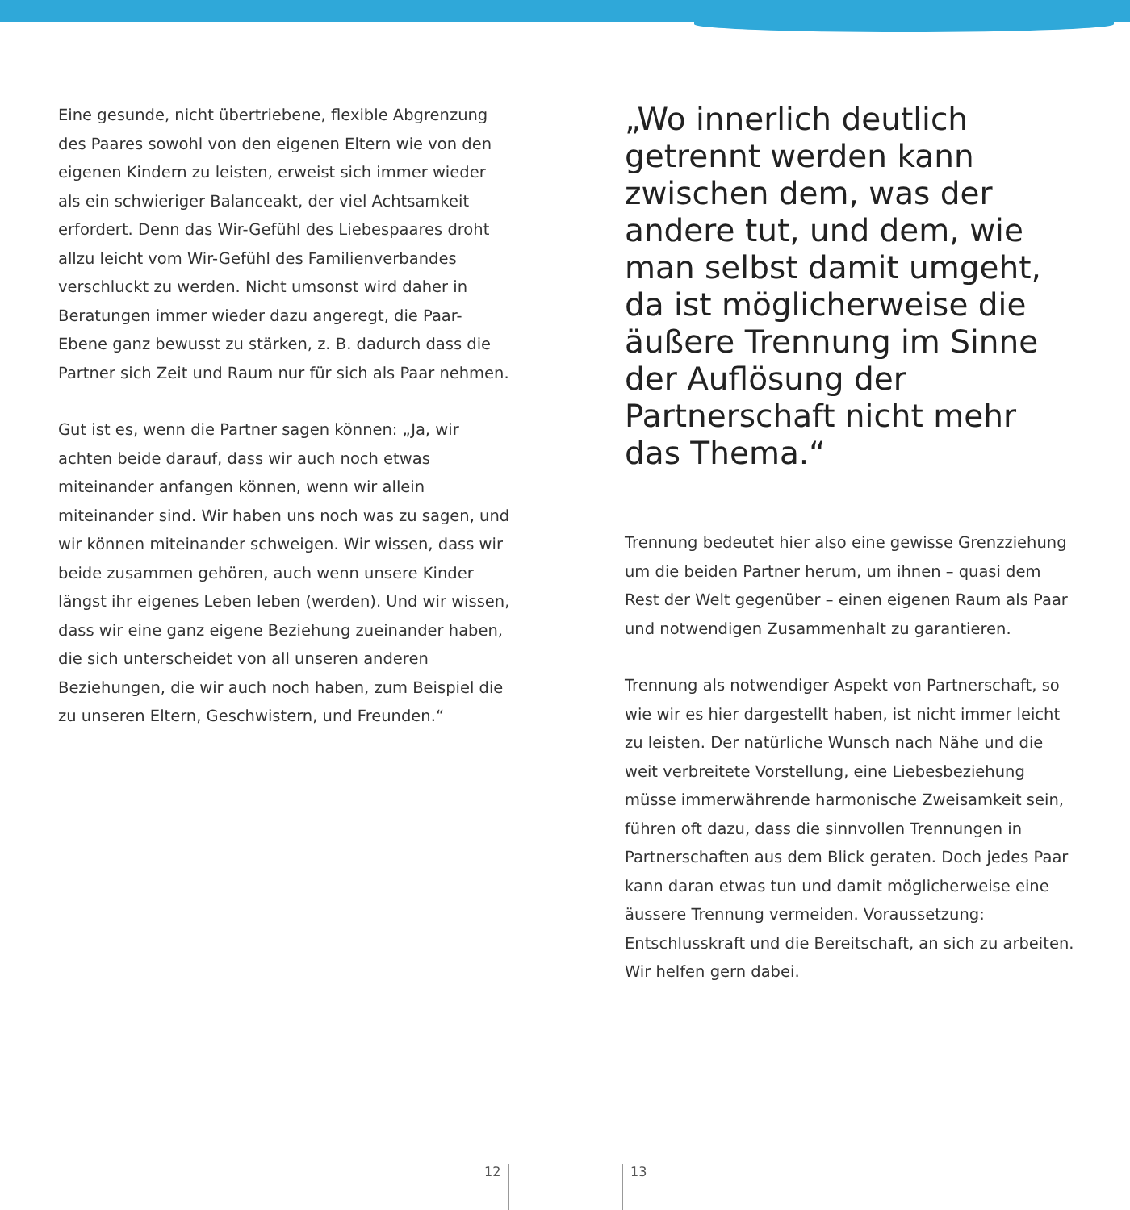Eine gesunde, nicht übertriebene, flexible Abgrenzung des Paares sowohl von den eigenen Eltern wie von den eigenen Kindern zu leisten, erweist sich immer wieder als ein schwieriger Balanceakt, der viel Achtsamkeit erfordert. Denn das Wir-Gefühl des Liebespaares droht allzu leicht vom Wir-Gefühl des Familienverbandes verschluckt zu werden. Nicht umsonst wird daher in Beratungen immer wieder dazu angeregt, die Paar-Ebene ganz bewusst zu stärken, z. B. dadurch dass die Partner sich Zeit und Raum nur für sich als Paar nehmen.
Gut ist es, wenn die Partner sagen können: „Ja, wir achten beide darauf, dass wir auch noch etwas miteinander anfangen können, wenn wir allein miteinander sind. Wir haben uns noch was zu sagen, und wir können miteinander schweigen. Wir wissen, dass wir beide zusammen gehören, auch wenn unsere Kinder längst ihr eigenes Leben leben (werden). Und wir wissen, dass wir eine ganz eigene Beziehung zueinander haben, die sich unterscheidet von all unseren anderen Beziehungen, die wir auch noch haben, zum Beispiel die zu unseren Eltern, Geschwistern, und Freunden.“
„Wo innerlich deutlich getrennt werden kann zwischen dem, was der andere tut, und dem, wie man selbst damit umgeht, da ist möglicherweise die äußere Trennung im Sinne der Auflösung der Partnerschaft nicht mehr das Thema.“
Trennung bedeutet hier also eine gewisse Grenzziehung um die beiden Partner herum, um ihnen – quasi dem Rest der Welt gegenüber – einen eigenen Raum als Paar und notwendigen Zusammenhalt zu garantieren.
Trennung als notwendiger Aspekt von Partnerschaft, so wie wir es hier dargestellt haben, ist nicht immer leicht zu leisten. Der natürliche Wunsch nach Nähe und die weit verbreitete Vorstellung, eine Liebesbeziehung müsse immerwährende harmonische Zweisamkeit sein, führen oft dazu, dass die sinnvollen Trennungen in Partnerschaften aus dem Blick geraten. Doch jedes Paar kann daran etwas tun und damit möglicherweise eine äussere Trennung vermeiden. Voraussetzung: Entschlusskraft und die Bereitschaft, an sich zu arbeiten. Wir helfen gern dabei.
12 13